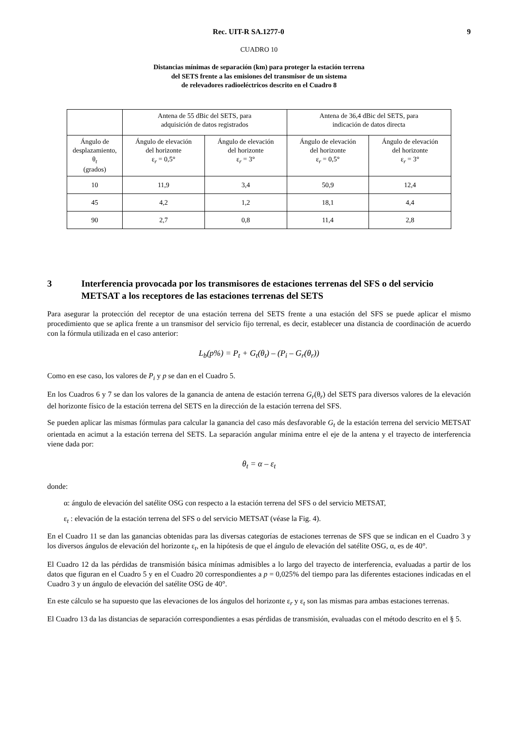Rec. UIT-R SA.1277-0 9
CUADRO 10
Distancias mínimas de separación (km) para proteger la estación terrena
del SETS frente a las emisiones del transmisor de un sistema
de relevadores radioeléctricos descrito en el Cuadro 8
| | Antena de 55 dBic del SETS, para adquisición de datos registrados | | Antena de 36,4 dBic del SETS, para indicación de datos directa | |
| --- | --- | --- | --- | --- |
| Ángulo de desplazamiento, θ<sub>t</sub> (grados) | Ángulo de elevación del horizonte ε<sub>r</sub> = 0,5° | Ángulo de elevación del horizonte ε<sub>r</sub> = 3° | Ángulo de elevación del horizonte ε<sub>r</sub> = 0,5° | Ángulo de elevación del horizonte ε<sub>r</sub> = 3° |
| 10 | 11,9 | 3,4 | 50,9 | 12,4 |
| 45 | 4,2 | 1,2 | 18,1 | 4,4 |
| 90 | 2,7 | 0,8 | 11,4 | 2,8 |
3 Interferencia provocada por los transmisores de estaciones terrenas del SFS o del servicio METSAT a los receptores de las estaciones terrenas del SETS
Para asegurar la protección del receptor de una estación terrena del SETS frente a una estación del SFS se puede aplicar el mismo procedimiento que se aplica frente a un transmisor del servicio fijo terrenal, es decir, establecer una distancia de coordinación de acuerdo con la fórmula utilizada en el caso anterior:
L<sub>b</sub>(p%) = P<sub>t</sub> + G<sub>t</sub>(θ<sub>t</sub>) – (P<sub>i</sub> – G<sub>r</sub>(θ<sub>r</sub>))
Como en ese caso, los valores de P<sub>i</sub> y p se dan en el Cuadro 5.
En los Cuadros 6 y 7 se dan los valores de la ganancia de antena de estación terrena G<sub>r</sub>(θ<sub>r</sub>) del SETS para diversos valores de la elevación del horizonte físico de la estación terrena del SETS en la dirección de la estación terrena del SFS.
Se pueden aplicar las mismas fórmulas para calcular la ganancia del caso más desfavorable G<sub>t</sub> de la estación terrena del servicio METSAT orientada en acimut a la estación terrena del SETS. La separación angular mínima entre el eje de la antena y el trayecto de interferencia viene dada por:
θ<sub>t</sub> = α – ε<sub>t</sub>
donde:
α: ángulo de elevación del satélite OSG con respecto a la estación terrena del SFS o del servicio METSAT,
ε<sub>t</sub> : elevación de la estación terrena del SFS o del servicio METSAT (véase la Fig. 4).
En el Cuadro 11 se dan las ganancias obtenidas para las diversas categorías de estaciones terrenas de SFS que se indican en el Cuadro 3 y los diversos ángulos de elevación del horizonte ε<sub>t</sub>, en la hipótesis de que el ángulo de elevación del satélite OSG, α, es de 40°.
El Cuadro 12 da las pérdidas de transmisión básica mínimas admisibles a lo largo del trayecto de interferencia, evaluadas a partir de los datos que figuran en el Cuadro 5 y en el Cuadro 20 correspondientes a p = 0,025% del tiempo para las diferentes estaciones indicadas en el Cuadro 3 y un ángulo de elevación del satélite OSG de 40°.
En este cálculo se ha supuesto que las elevaciones de los ángulos del horizonte ε<sub>r</sub> y ε<sub>t</sub> son las mismas para ambas estaciones terrenas.
El Cuadro 13 da las distancias de separación correspondientes a esas pérdidas de transmisión, evaluadas con el método descrito en el § 5.